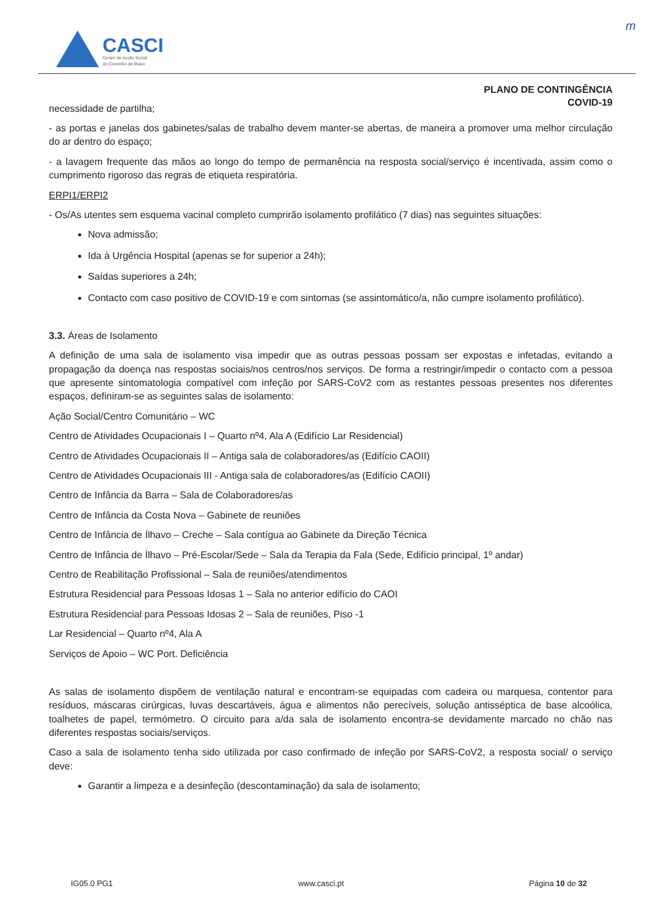m
CASCI
Centro de Acção Social
do Concelho de Ílhavo
PLANO DE CONTINGÊNCIA
COVID-19
necessidade de partilha;
- as portas e janelas dos gabinetes/salas de trabalho devem manter-se abertas, de maneira a promover uma melhor circulação do ar dentro do espaço;
- a lavagem frequente das mãos ao longo do tempo de permanência na resposta social/serviço é incentivada, assim como o cumprimento rigoroso das regras de etiqueta respiratória.
ERPI1/ERPI2
- Os/As utentes sem esquema vacinal completo cumprirão isolamento profilático (7 dias) nas seguintes situações:
Nova admissão;
Ida à Urgência Hospital (apenas se for superior a 24h);
Saídas superiores a 24h;
Contacto com caso positivo de COVID-19 e com sintomas (se assintomático/a, não cumpre isolamento profilático).
3.3. Áreas de Isolamento
A definição de uma sala de isolamento visa impedir que as outras pessoas possam ser expostas e infetadas, evitando a propagação da doença nas respostas sociais/nos centros/nos serviços. De forma a restringir/impedir o contacto com a pessoa que apresente sintomatologia compatível com infeção por SARS-CoV2 com as restantes pessoas presentes nos diferentes espaços, definiram-se as seguintes salas de isolamento:
Ação Social/Centro Comunitário – WC
Centro de Atividades Ocupacionais I – Quarto nº4, Ala A (Edifício Lar Residencial)
Centro de Atividades Ocupacionais II – Antiga sala de colaboradores/as (Edifício CAOII)
Centro de Atividades Ocupacionais III - Antiga sala de colaboradores/as (Edifício CAOII)
Centro de Infância da Barra – Sala de Colaboradores/as
Centro de Infância da Costa Nova – Gabinete de reuniões
Centro de Infância de Ílhavo – Creche – Sala contígua ao Gabinete da Direção Técnica
Centro de Infância de Ílhavo – Pré-Escolar/Sede – Sala da Terapia da Fala (Sede, Edifício principal, 1º andar)
Centro de Reabilitação Profissional – Sala de reuniões/atendimentos
Estrutura Residencial para Pessoas Idosas 1 – Sala no anterior edifício do CAOI
Estrutura Residencial para Pessoas Idosas 2 – Sala de reuniões, Piso -1
Lar Residencial – Quarto nº4, Ala A
Serviços de Apoio – WC Port. Deficiência
As salas de isolamento dispõem de ventilação natural e encontram-se equipadas com cadeira ou marquesa, contentor para resíduos, máscaras cirúrgicas, luvas descartáveis, água e alimentos não perecíveis, solução antisséptica de base alcoólica, toalhetes de papel, termómetro. O circuito para a/da sala de isolamento encontra-se devidamente marcado no chão nas diferentes respostas sociais/serviços.
Caso a sala de isolamento tenha sido utilizada por caso confirmado de infeção por SARS-CoV2, a resposta social/ o serviço deve:
Garantir a limpeza e a desinfeção (descontaminação) da sala de isolamento;
IG05.0 PG1 www.casci.pt Página 10 de 32